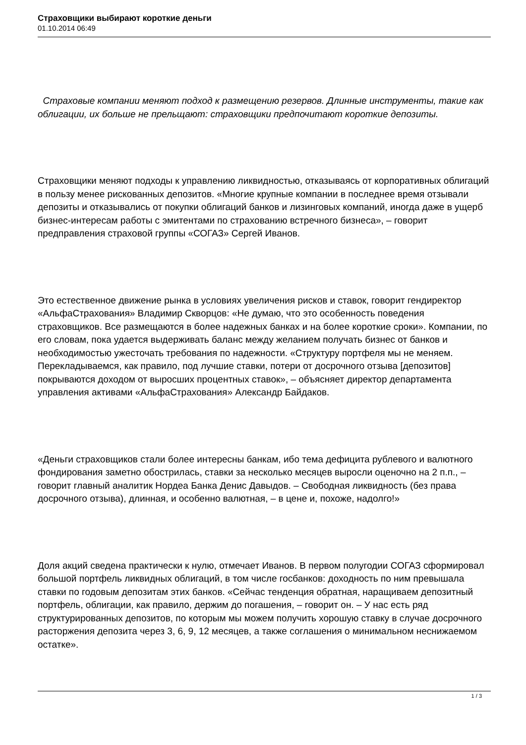Страховщики выбирают короткие деньги
01.10.2014 06:49
Страховые компании меняют подход к размещению резервов. Длинные инструменты, такие как облигации, их больше не прельщают: страховщики предпочитают короткие депозиты.
Страховщики меняют подходы к управлению ликвидностью, отказываясь от корпоративных облигаций в пользу менее рискованных депозитов. «Многие крупные компании в последнее время отзывали депозиты и отказывались от покупки облигаций банков и лизинговых компаний, иногда даже в ущерб бизнес-интересам работы с эмитентами по страхованию встречного бизнеса», – говорит предправления страховой группы «СОГАЗ» Сергей Иванов.
Это естественное движение рынка в условиях увеличения рисков и ставок, говорит гендиректор «АльфаСтрахования» Владимир Скворцов: «Не думаю, что это особенность поведения страховщиков. Все размещаются в более надежных банках и на более короткие сроки». Компании, по его словам, пока удается выдерживать баланс между желанием получать бизнес от банков и необходимостью ужесточать требования по надежности. «Структуру портфеля мы не меняем. Перекладываемся, как правило, под лучшие ставки, потери от досрочного отзыва [депозитов] покрываются доходом от выросших процентных ставок», – объясняет директор департамента управления активами «АльфаСтрахования» Александр Байдаков.
«Деньги страховщиков стали более интересны банкам, ибо тема дефицита рублевого и валютного фондирования заметно обострилась, ставки за несколько месяцев выросли оценочно на 2 п.п., – говорит главный аналитик Нордеа Банка Денис Давыдов. – Свободная ликвидность (без права досрочного отзыва), длинная, и особенно валютная, – в цене и, похоже, надолго!»
Доля акций сведена практически к нулю, отмечает Иванов. В первом полугодии СОГАЗ сформировал большой портфель ликвидных облигаций, в том числе госбанков: доходность по ним превышала ставки по годовым депозитам этих банков. «Сейчас тенденция обратная, наращиваем депозитный портфель, облигации, как правило, держим до погашения, – говорит он. – У нас есть ряд структурированных депозитов, по которым мы можем получить хорошую ставку в случае досрочного расторжения депозита через 3, 6, 9, 12 месяцев, а также соглашения о минимальном неснижаемом остатке».
1 / 3